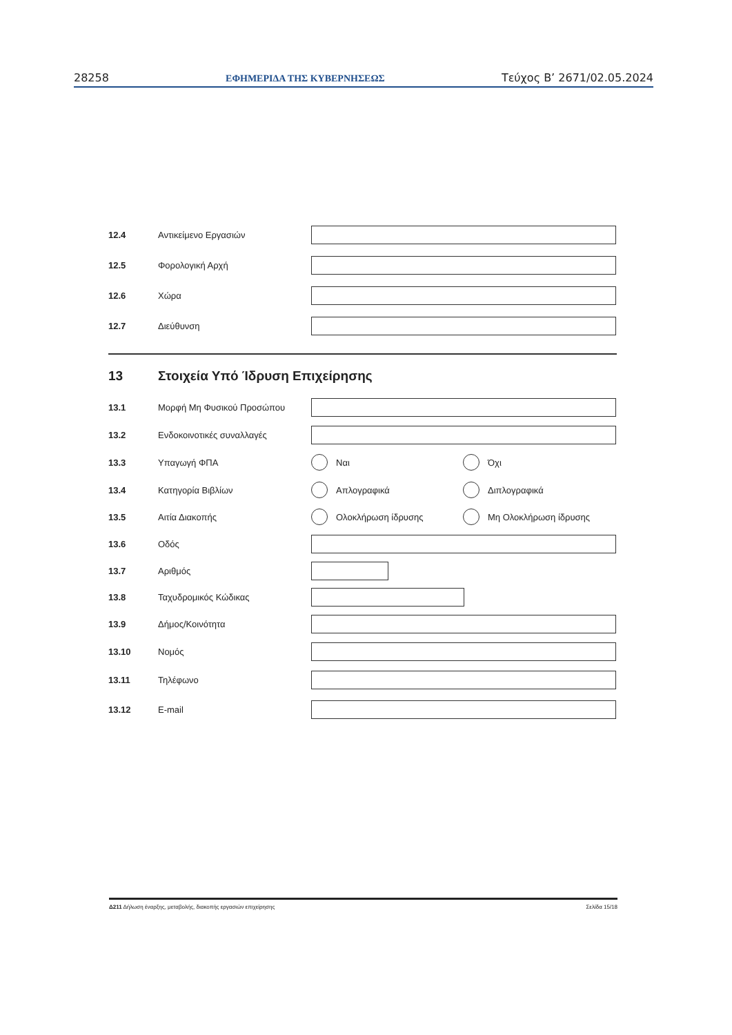28258 ΕΦΗΜΕΡΙΔΑ ΤΗΣ ΚΥΒΕΡΝΗΣΕΩΣ Τεύχος B’ 2671/02.05.2024
12.4 Αντικείμενο Εργασιών
12.5 Φορολογική Αρχή
12.6 Χώρα
12.7 Διεύθυνση
13 Στοιχεία Υπό Ίδρυση Επιχείρησης
13.1 Μορφή Μη Φυσικού Προσώπου
13.2 Ενδοκοινοτικές συναλλαγές
13.3 Υπαγωγή ΦΠΑ Ναι Όχι
13.4 Κατηγορία Βιβλίων Απλογραφικά Διπλογραφικά
13.5 Αιτία Διακοπής Ολοκλήρωση ίδρυσης Μη Ολοκλήρωση ίδρυσης
13.6 Οδός
13.7 Αριθμός
13.8 Ταχυδρομικός Κώδικας
13.9 Δήμος/Κοινότητα
13.10 Νομός
13.11 Τηλέφωνο
13.12 E-mail
Δ211 Δήλωση έναρξης, μεταβολής, διακοπής εργασιών επιχείρησης Σελίδα 15/18